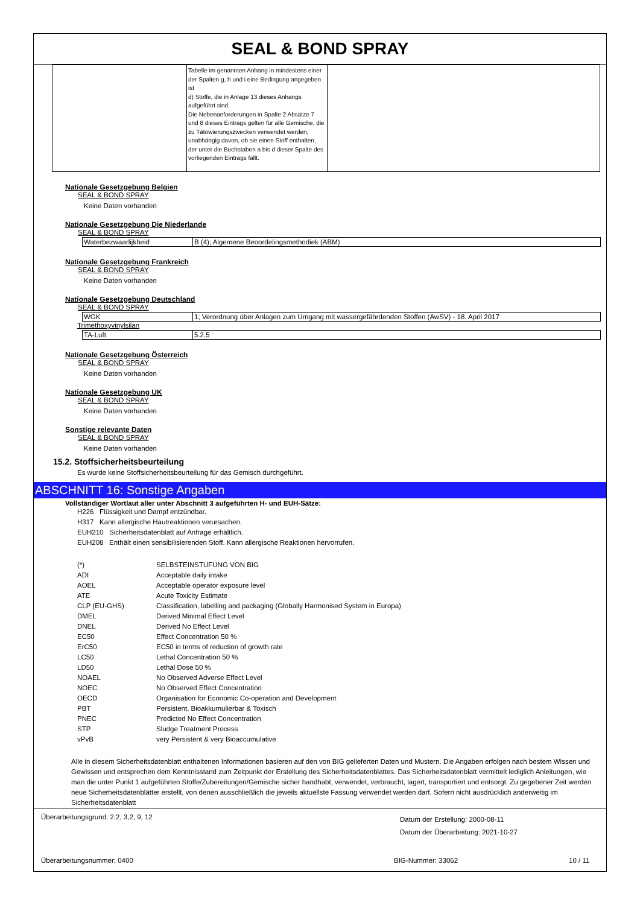SEAL & BOND SPRAY
| | Tabelle im genannten Anhang in mindestens einer der Spalten g, h und i eine Bedingung angegeben ist d) Stoffe, die in Anlage 13 dieses Anhangs aufgeführt sind. Die Nebenanforderungen in Spalte 2 Absätze 7 und 8 dieses Eintrags gelten für alle Gemische, die zu Tätowierungszwecken verwendet werden, unabhängig davon, ob sie einen Stoff enthalten, der unter die Buchstaben a bis d dieser Spalte des vorliegenden Eintrags fällt. | |
Nationale Gesetzgebung Belgien
SEAL & BOND SPRAY
Keine Daten vorhanden
Nationale Gesetzgebung Die Niederlande
SEAL & BOND SPRAY
| Waterbezwaarlijkheid | B (4); Algemene Beoordelingsmethodiek (ABM) |
Nationale Gesetzgebung Frankreich
SEAL & BOND SPRAY
Keine Daten vorhanden
Nationale Gesetzgebung Deutschland
SEAL & BOND SPRAY
| WGK | 1; Verordnung über Anlagen zum Umgang mit wassergefährdenden Stoffen (AwSV) - 18. April 2017 |
Trimethoxyvinylsilan
| TA-Luft | 5.2.5 |
Nationale Gesetzgebung Österreich
SEAL & BOND SPRAY
Keine Daten vorhanden
Nationale Gesetzgebung UK
SEAL & BOND SPRAY
Keine Daten vorhanden
Sonstige relevante Daten
SEAL & BOND SPRAY
Keine Daten vorhanden
15.2. Stoffsicherheitsbeurteilung
Es wurde keine Stoffsicherheitsbeurteilung für das Gemisch durchgeführt.
ABSCHNITT 16: Sonstige Angaben
Vollständiger Wortlaut aller unter Abschnitt 3 aufgeführten H- und EUH-Sätze:
H226 Flüssigkeit und Dampf entzündbar.
H317 Kann allergische Hautreaktionen verursachen.
EUH210 Sicherheitsdatenblatt auf Anfrage erhältlich.
EUH208 Enthält einen sensibilisierenden Stoff. Kann allergische Reaktionen hervorrufen.
| (*) | SELBSTEINSTUFUNG VON BIG |
| ADI | Acceptable daily intake |
| AOEL | Acceptable operator exposure level |
| ATE | Acute Toxicity Estimate |
| CLP (EU-GHS) | Classification, labelling and packaging (Globally Harmonised System in Europa) |
| DMEL | Derived Minimal Effect Level |
| DNEL | Derived No Effect Level |
| EC50 | Effect Concentration 50 % |
| ErC50 | EC50 in terms of reduction of growth rate |
| LC50 | Lethal Concentration 50 % |
| LD50 | Lethal Dose 50 % |
| NOAEL | No Observed Adverse Effect Level |
| NOEC | No Observed Effect Concentration |
| OECD | Organisation for Economic Co-operation and Development |
| PBT | Persistent, Bioakkumulierbar & Toxisch |
| PNEC | Predicted No Effect Concentration |
| STP | Sludge Treatment Process |
| vPvB | very Persistent & very Bioaccumulative |
Alle in diesem Sicherheitsdatenblatt enthaltenen Informationen basieren auf den von BIG gelieferten Daten und Mustern. Die Angaben erfolgen nach bestem Wissen und Gewissen und entsprechen dem Kenntnisstand zum Zeitpunkt der Erstellung des Sicherheitsdatenblattes. Das Sicherheitsdatenblatt vermittelt lediglich Anleitungen, wie man die unter Punkt 1 aufgeführten Stoffe/Zubereitungen/Gemische sicher handhabt, verwendet, verbraucht, lagert, transportiert und entsorgt. Zu gegebener Zeit werden neue Sicherheitsdatenblätter erstellt, von denen ausschließlich die jeweils aktuellste Fassung verwendet werden darf. Sofern nicht ausdrücklich anderweitig im Sicherheitsdatenblatt
Überarbeitungsgrund: 2.2, 3,2, 9, 12
Datum der Erstellung: 2000-08-11
Datum der Überarbeitung: 2021-10-27
Überarbeitungsnummer: 0400 BIG-Nummer: 33062 10 / 11